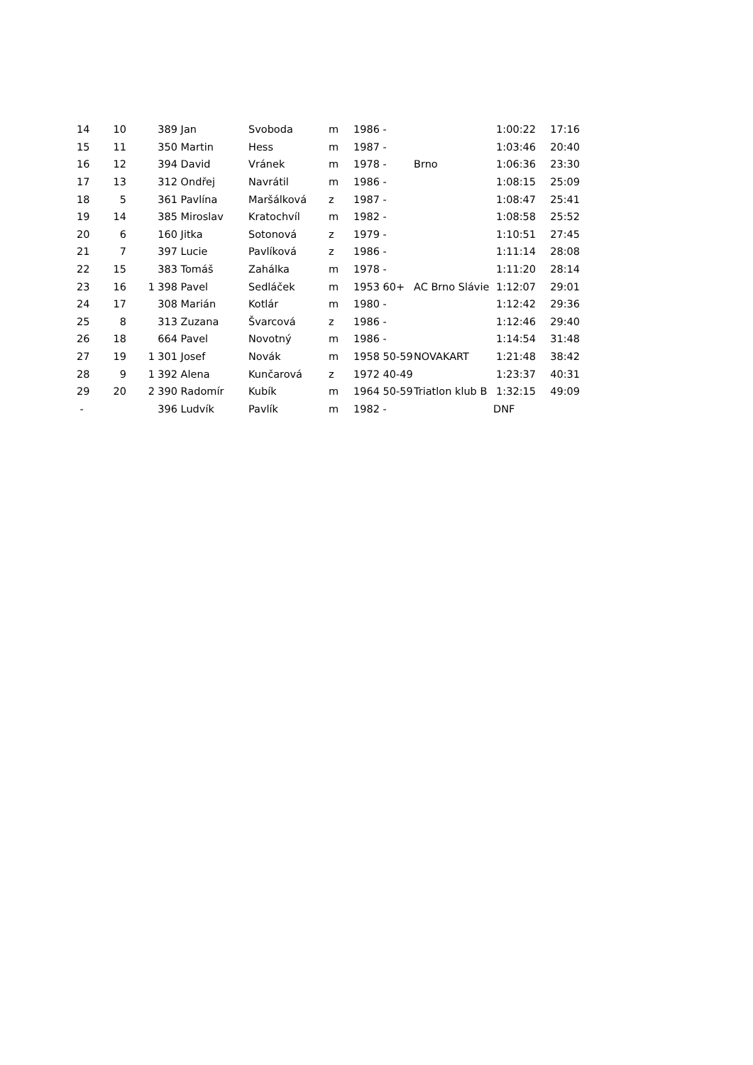| 14 | 10 | | 389 | Jan | Svoboda | m | 1986 | - | | 1:00:22 | 17:16 |
| 15 | 11 | | 350 | Martin | Hess | m | 1987 | - | | 1:03:46 | 20:40 |
| 16 | 12 | | 394 | David | Vránek | m | 1978 | - | Brno | 1:06:36 | 23:30 |
| 17 | 13 | | 312 | Ondřej | Navrátil | m | 1986 | - | | 1:08:15 | 25:09 |
| 18 | 5 | | 361 | Pavlína | Maršálková | z | 1987 | - | | 1:08:47 | 25:41 |
| 19 | 14 | | 385 | Miroslav | Kratochvíl | m | 1982 | - | | 1:08:58 | 25:52 |
| 20 | 6 | | 160 | Jitka | Sotonová | z | 1979 | - | | 1:10:51 | 27:45 |
| 21 | 7 | | 397 | Lucie | Pavlíková | z | 1986 | - | | 1:11:14 | 28:08 |
| 22 | 15 | | 383 | Tomáš | Zahálka | m | 1978 | - | | 1:11:20 | 28:14 |
| 23 | 16 | 1 | 398 | Pavel | Sedláček | m | 1953 | 60+ | AC Brno Slávie | 1:12:07 | 29:01 |
| 24 | 17 | | 308 | Marián | Kotlár | m | 1980 | - | | 1:12:42 | 29:36 |
| 25 | 8 | | 313 | Zuzana | Švarcová | z | 1986 | - | | 1:12:46 | 29:40 |
| 26 | 18 | | 664 | Pavel | Novotný | m | 1986 | - | | 1:14:54 | 31:48 |
| 27 | 19 | 1 | 301 | Josef | Novák | m | 1958 | 50-59 | NOVAKART | 1:21:48 | 38:42 |
| 28 | 9 | 1 | 392 | Alena | Kunčarová | z | 1972 | 40-49 | | 1:23:37 | 40:31 |
| 29 | 20 | 2 | 390 | Radomír | Kubík | m | 1964 | 50-59 | Triatlon klub B | 1:32:15 | 49:09 |
| - | | | 396 | Ludvík | Pavlík | m | 1982 | - | | DNF | |